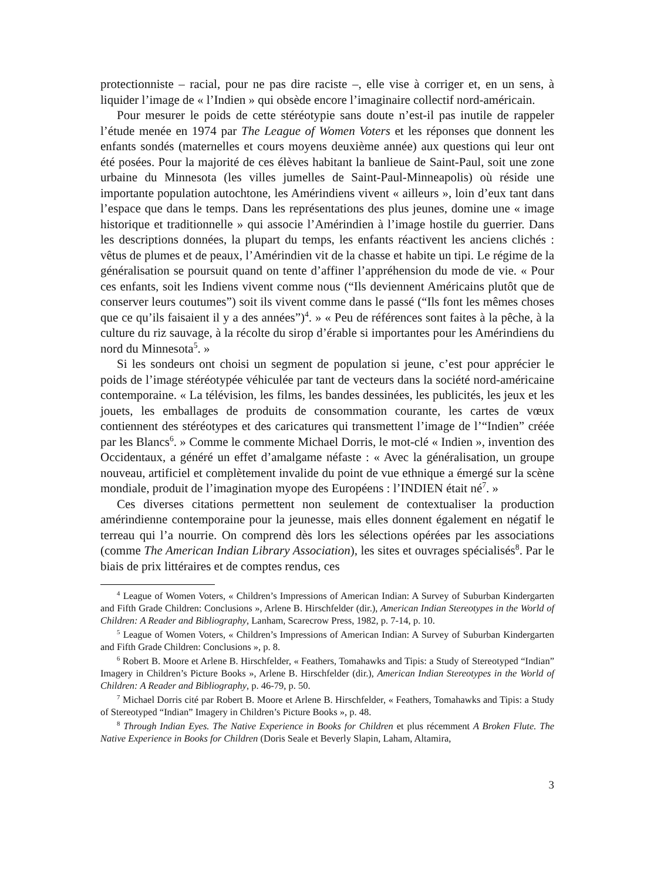protectionniste – racial, pour ne pas dire raciste –, elle vise à corriger et, en un sens, à liquider l’image de « l’Indien » qui obsède encore l’imaginaire collectif nord-américain.
Pour mesurer le poids de cette stéréotypie sans doute n’est-il pas inutile de rappeler l’étude menée en 1974 par The League of Women Voters et les réponses que donnent les enfants sondés (maternelles et cours moyens deuxième année) aux questions qui leur ont été posées. Pour la majorité de ces élèves habitant la banlieue de Saint-Paul, soit une zone urbaine du Minnesota (les villes jumelles de Saint-Paul-Minneapolis) où réside une importante population autochtone, les Amérindiens vivent « ailleurs », loin d’eux tant dans l’espace que dans le temps. Dans les représentations des plus jeunes, domine une « image historique et traditionnelle » qui associe l’Amérindien à l’image hostile du guerrier. Dans les descriptions données, la plupart du temps, les enfants réactivent les anciens clichés : vêtus de plumes et de peaux, l’Amérindien vit de la chasse et habite un tipi. Le régime de la généralisation se poursuit quand on tente d’affiner l’appréhension du mode de vie. « Pour ces enfants, soit les Indiens vivent comme nous (“Ils deviennent Américains plutôt que de conserver leurs coutumes”) soit ils vivent comme dans le passé (“Ils font les mêmes choses que ce qu’ils faisaient il y a des années”)<sup>4</sup>. » « Peu de références sont faites à la pêche, à la culture du riz sauvage, à la récolte du sirop d’érable si importantes pour les Amérindiens du nord du Minnesota<sup>5</sup>. »
Si les sondeurs ont choisi un segment de population si jeune, c’est pour apprécier le poids de l’image stéréotypée véhiculée par tant de vecteurs dans la société nord-américaine contemporaine. « La télévision, les films, les bandes dessinées, les publicités, les jeux et les jouets, les emballages de produits de consommation courante, les cartes de vœux contiennent des stéréotypes et des caricatures qui transmettent l’image de l’“Indien” créée par les Blancs<sup>6</sup>. » Comme le commente Michael Dorris, le mot-clé « Indien », invention des Occidentaux, a généré un effet d’amalgame néfaste : « Avec la généralisation, un groupe nouveau, artificiel et complètement invalide du point de vue ethnique a émergé sur la scène mondiale, produit de l’imagination myope des Européens : l’INDIEN était né<sup>7</sup>. »
Ces diverses citations permettent non seulement de contextualiser la production amérindienne contemporaine pour la jeunesse, mais elles donnent également en négatif le terreau qui l’a nourrie. On comprend dès lors les sélections opérées par les associations (comme The American Indian Library Association), les sites et ouvrages spécialisés<sup>8</sup>. Par le biais de prix littéraires et de comptes rendus, ces
<sup>4</sup> League of Women Voters, « Children’s Impressions of American Indian: A Survey of Suburban Kindergarten and Fifth Grade Children: Conclusions », Arlene B. Hirschfelder (dir.), American Indian Stereotypes in the World of Children: A Reader and Bibliography, Lanham, Scarecrow Press, 1982, p. 7-14, p. 10.
<sup>5</sup> League of Women Voters, « Children’s Impressions of American Indian: A Survey of Suburban Kindergarten and Fifth Grade Children: Conclusions », p. 8.
<sup>6</sup> Robert B. Moore et Arlene B. Hirschfelder, « Feathers, Tomahawks and Tipis: a Study of Stereotyped “Indian” Imagery in Children’s Picture Books », Arlene B. Hirschfelder (dir.), American Indian Stereotypes in the World of Children: A Reader and Bibliography, p. 46-79, p. 50.
<sup>7</sup> Michael Dorris cité par Robert B. Moore et Arlene B. Hirschfelder, « Feathers, Tomahawks and Tipis: a Study of Stereotyped “Indian” Imagery in Children’s Picture Books », p. 48.
<sup>8</sup> Through Indian Eyes. The Native Experience in Books for Children et plus récemment A Broken Flute. The Native Experience in Books for Children (Doris Seale et Beverly Slapin, Laham, Altamira,
3